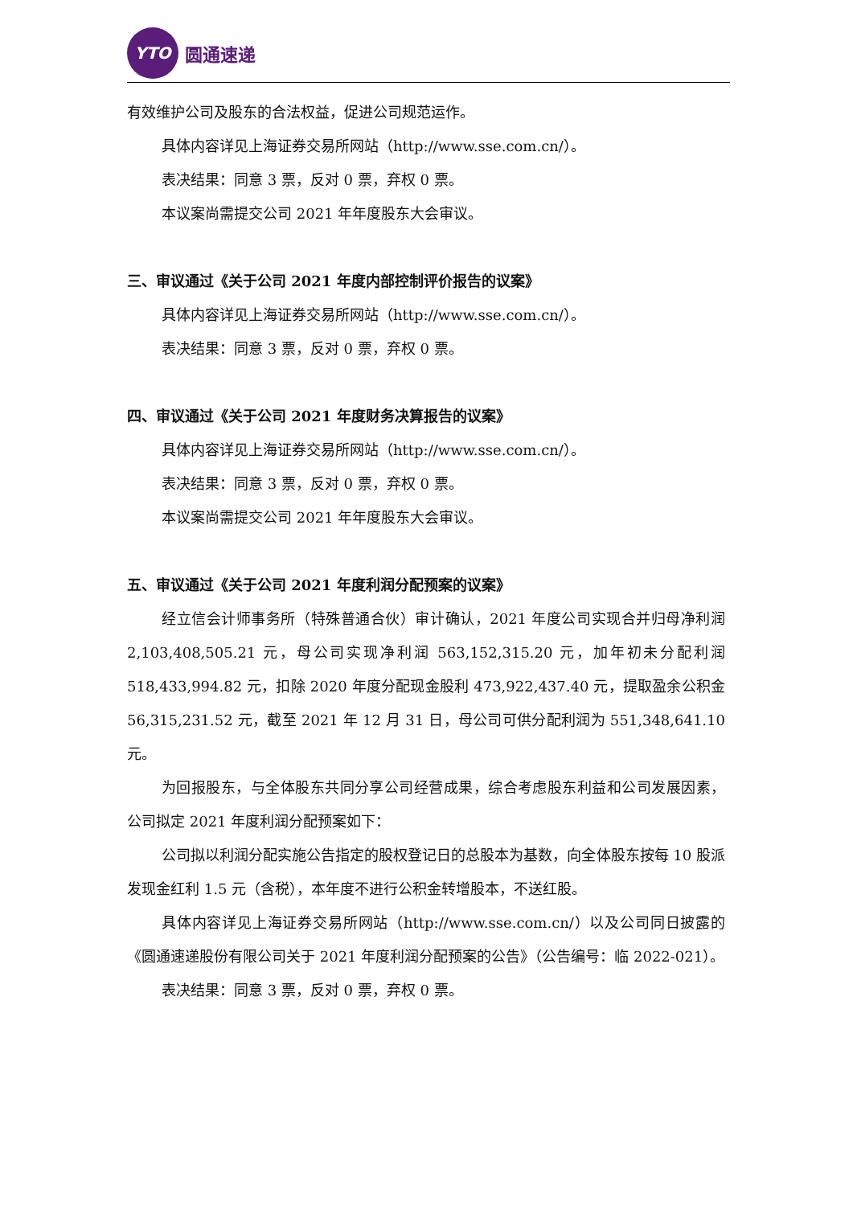YTO
圆通速递
有效维护公司及股东的合法权益，促进公司规范运作。
具体内容详见上海证券交易所网站（http://www.sse.com.cn/）。
表决结果：同意 3 票，反对 0 票，弃权 0 票。
本议案尚需提交公司 2021 年年度股东大会审议。
三、审议通过《关于公司 2021 年度内部控制评价报告的议案》
具体内容详见上海证券交易所网站（http://www.sse.com.cn/）。
表决结果：同意 3 票，反对 0 票，弃权 0 票。
四、审议通过《关于公司 2021 年度财务决算报告的议案》
具体内容详见上海证券交易所网站（http://www.sse.com.cn/）。
表决结果：同意 3 票，反对 0 票，弃权 0 票。
本议案尚需提交公司 2021 年年度股东大会审议。
五、审议通过《关于公司 2021 年度利润分配预案的议案》
经立信会计师事务所（特殊普通合伙）审计确认，2021 年度公司实现合并归母净利润 2,103,408,505.21 元，母公司实现净利润 563,152,315.20 元，加年初未分配利润 518,433,994.82 元，扣除 2020 年度分配现金股利 473,922,437.40 元，提取盈余公积金 56,315,231.52 元，截至 2021 年 12 月 31 日，母公司可供分配利润为 551,348,641.10 元。
为回报股东，与全体股东共同分享公司经营成果，综合考虑股东利益和公司发展因素，公司拟定 2021 年度利润分配预案如下：
公司拟以利润分配实施公告指定的股权登记日的总股本为基数，向全体股东按每 10 股派发现金红利 1.5 元（含税），本年度不进行公积金转增股本，不送红股。
具体内容详见上海证券交易所网站（http://www.sse.com.cn/）以及公司同日披露的《圆通速递股份有限公司关于 2021 年度利润分配预案的公告》（公告编号：临 2022-021）。
表决结果：同意 3 票，反对 0 票，弃权 0 票。